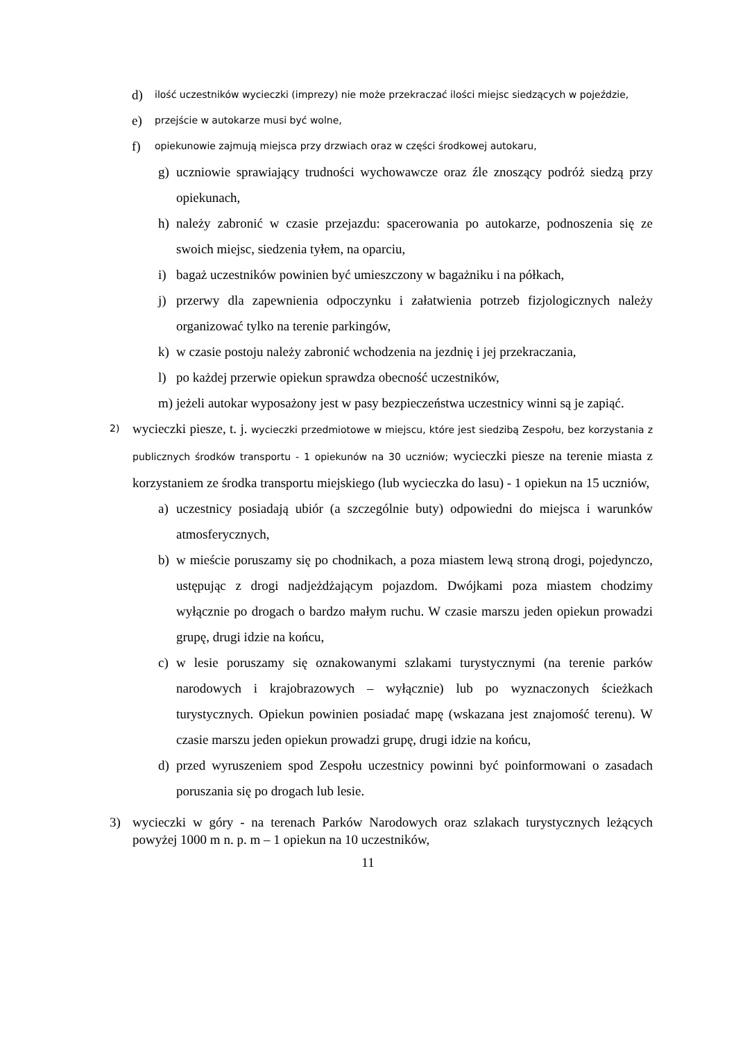d) ilość uczestników wycieczki (imprezy) nie może przekraczać ilości miejsc siedzących w pojeździe,
e) przejście w autokarze musi być wolne,
f) opiekunowie zajmują miejsca przy drzwiach oraz w części środkowej autokaru,
g) uczniowie sprawiający trudności wychowawcze oraz źle znoszący podróż siedzą przy opiekunach,
h) należy zabronić w czasie przejazdu: spacerowania po autokarze, podnoszenia się ze swoich miejsc, siedzenia tyłem, na oparciu,
i) bagaż uczestników powinien być umieszczony w bagażniku i na półkach,
j) przerwy dla zapewnienia odpoczynku i załatwienia potrzeb fizjologicznych należy organizować tylko na terenie parkingów,
k) w czasie postoju należy zabronić wchodzenia na jezdnię i jej przekraczania,
l) po każdej przerwie opiekun sprawdza obecność uczestników,
m) jeżeli autokar wyposażony jest w pasy bezpieczeństwa uczestnicy winni są je zapiąć.
2) wycieczki piesze, t. j. wycieczki przedmiotowe w miejscu, które jest siedzibą Zespołu, bez korzystania z publicznych środków transportu - 1 opiekunów na 30 uczniów; wycieczki piesze na terenie miasta z korzystaniem ze środka transportu miejskiego (lub wycieczka do lasu) - 1 opiekun na 15 uczniów,
a) uczestnicy posiadają ubiór (a szczególnie buty) odpowiedni do miejsca i warunków atmosferycznych,
b) w mieście poruszamy się po chodnikach, a poza miastem lewą stroną drogi, pojedynczo, ustępując z drogi nadjeżdżającym pojazdom. Dwójkami poza miastem chodzimy wyłącznie po drogach o bardzo małym ruchu. W czasie marszu jeden opiekun prowadzi grupę, drugi idzie na końcu,
c) w lesie poruszamy się oznakowanymi szlakami turystycznymi (na terenie parków narodowych i krajobrazowych – wyłącznie) lub po wyznaczonych ścieżkach turystycznych. Opiekun powinien posiadać mapę (wskazana jest znajomość terenu). W czasie marszu jeden opiekun prowadzi grupę, drugi idzie na końcu,
d) przed wyruszeniem spod Zespołu uczestnicy powinni być poinformowani o zasadach poruszania się po drogach lub lesie.
3) wycieczki w góry - na terenach Parków Narodowych oraz szlakach turystycznych leżących powyżej 1000 m n. p. m – 1 opiekun na 10 uczestników,
11